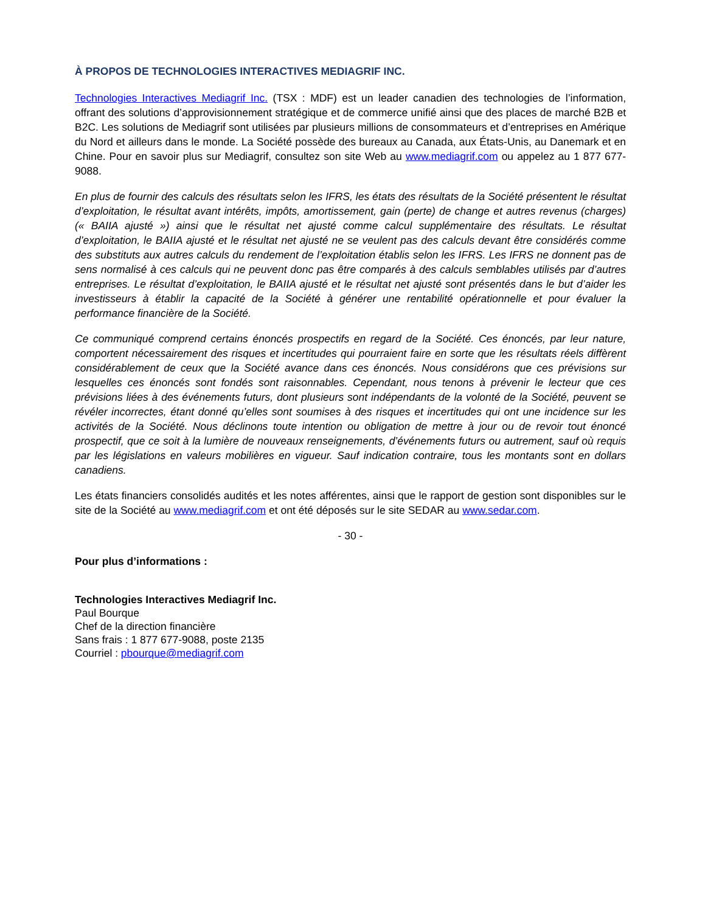À PROPOS DE TECHNOLOGIES INTERACTIVES MEDIAGRIF INC.
Technologies Interactives Mediagrif Inc. (TSX : MDF) est un leader canadien des technologies de l’information, offrant des solutions d’approvisionnement stratégique et de commerce unifié ainsi que des places de marché B2B et B2C. Les solutions de Mediagrif sont utilisées par plusieurs millions de consommateurs et d’entreprises en Amérique du Nord et ailleurs dans le monde. La Société possède des bureaux au Canada, aux États-Unis, au Danemark et en Chine. Pour en savoir plus sur Mediagrif, consultez son site Web au www.mediagrif.com ou appelez au 1 877 677-9088.
En plus de fournir des calculs des résultats selon les IFRS, les états des résultats de la Société présentent le résultat d’exploitation, le résultat avant intérêts, impôts, amortissement, gain (perte) de change et autres revenus (charges) (« BAIIA ajusté ») ainsi que le résultat net ajusté comme calcul supplémentaire des résultats. Le résultat d’exploitation, le BAIIA ajusté et le résultat net ajusté ne se veulent pas des calculs devant être considérés comme des substituts aux autres calculs du rendement de l’exploitation établis selon les IFRS. Les IFRS ne donnent pas de sens normalisé à ces calculs qui ne peuvent donc pas être comparés à des calculs semblables utilisés par d’autres entreprises. Le résultat d’exploitation, le BAIIA ajusté et le résultat net ajusté sont présentés dans le but d’aider les investisseurs à établir la capacité de la Société à générer une rentabilité opérationnelle et pour évaluer la performance financière de la Société.
Ce communiqué comprend certains énoncés prospectifs en regard de la Société. Ces énoncés, par leur nature, comportent nécessairement des risques et incertitudes qui pourraient faire en sorte que les résultats réels diffèrent considérablement de ceux que la Société avance dans ces énoncés. Nous considérons que ces prévisions sur lesquelles ces énoncés sont fondés sont raisonnables. Cependant, nous tenons à prévenir le lecteur que ces prévisions liées à des événements futurs, dont plusieurs sont indépendants de la volonté de la Société, peuvent se révéler incorrectes, étant donné qu’elles sont soumises à des risques et incertitudes qui ont une incidence sur les activités de la Société. Nous déclinons toute intention ou obligation de mettre à jour ou de revoir tout énoncé prospectif, que ce soit à la lumière de nouveaux renseignements, d’événements futurs ou autrement, sauf où requis par les législations en valeurs mobilières en vigueur. Sauf indication contraire, tous les montants sont en dollars canadiens.
Les états financiers consolidés audités et les notes afférentes, ainsi que le rapport de gestion sont disponibles sur le site de la Société au www.mediagrif.com et ont été déposés sur le site SEDAR au www.sedar.com.
- 30 -
Pour plus d’informations :
Technologies Interactives Mediagrif Inc.
Paul Bourque
Chef de la direction financière
Sans frais : 1 877 677-9088, poste 2135
Courriel : pbourque@mediagrif.com